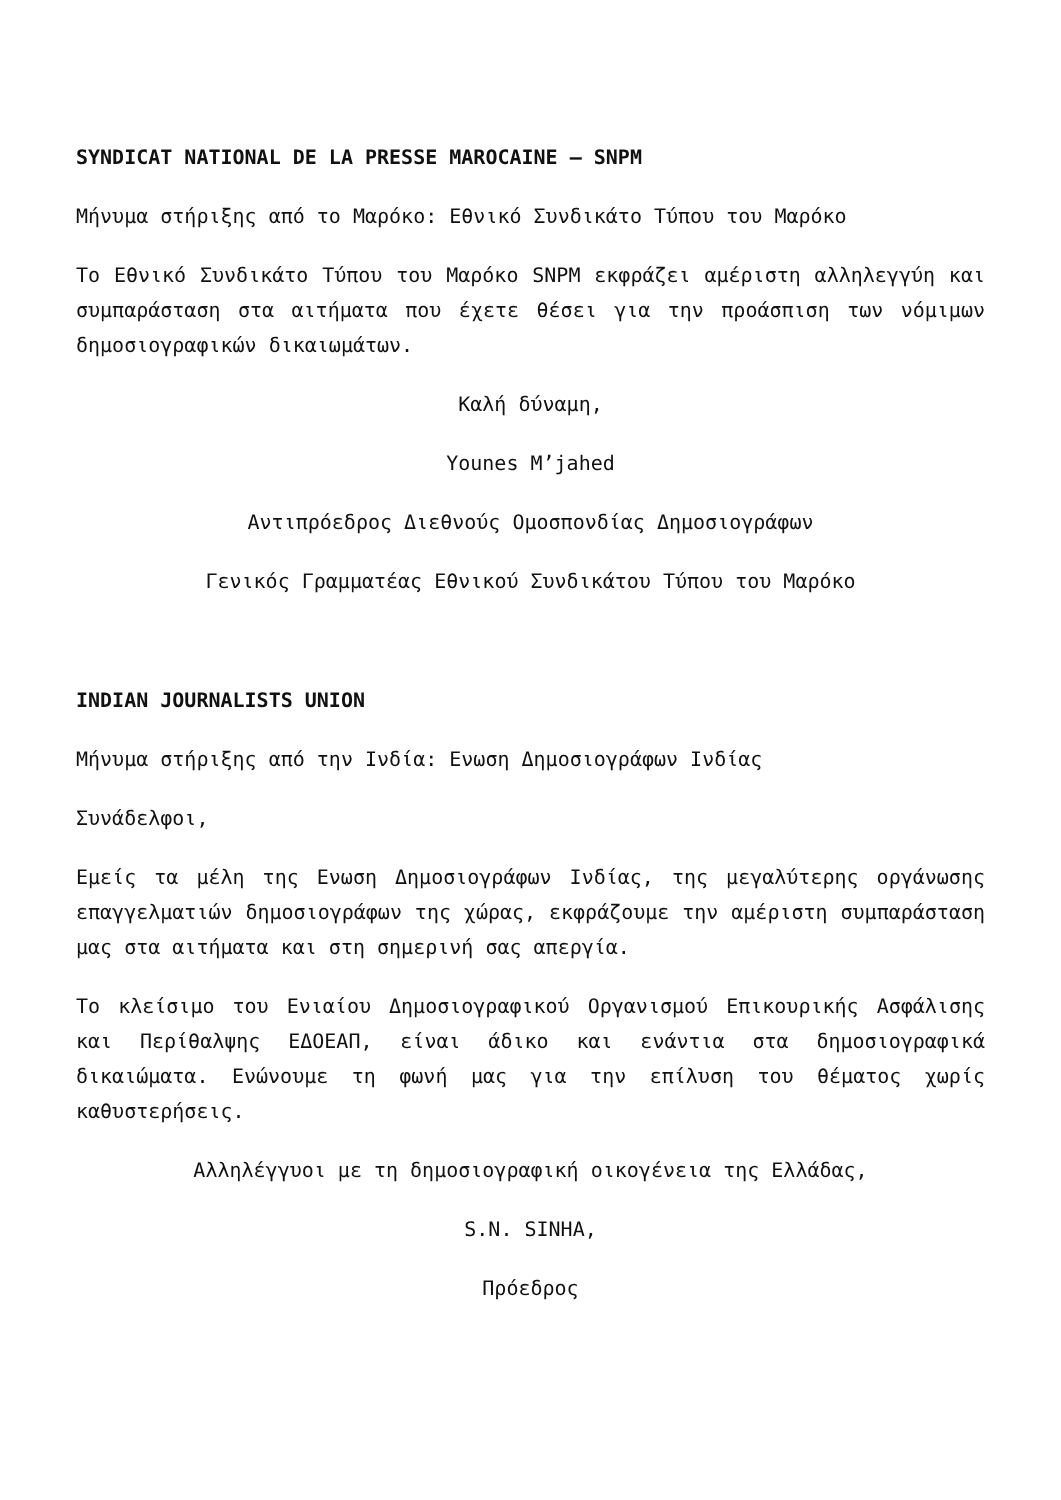SYNDICAT NATIONAL DE LA PRESSE MAROCAINE – SNPM
Μήνυμα στήριξης από το Μαρόκο: Εθνικό Συνδικάτο Τύπου του Μαρόκο
Το Εθνικό Συνδικάτο Τύπου του Μαρόκο SNPM εκφράζει αμέριστη αλληλεγγύη και συμπαράσταση στα αιτήματα που έχετε θέσει για την προάσπιση των νόμιμων δημοσιογραφικών δικαιωμάτων.
Καλή δύναμη,
Younes M’jahed
Αντιπρόεδρος Διεθνούς Ομοσπονδίας Δημοσιογράφων
Γενικός Γραμματέας Εθνικού Συνδικάτου Τύπου του Μαρόκο
INDIAN JOURNALISTS UNION
Μήνυμα στήριξης από την Ινδία: Ενωση Δημοσιογράφων Ινδίας
Συνάδελφοι,
Εμείς τα μέλη της Ενωση Δημοσιογράφων Ινδίας, της μεγαλύτερης οργάνωσης επαγγελματιών δημοσιογράφων της χώρας, εκφράζουμε την αμέριστη συμπαράσταση μας στα αιτήματα και στη σημερινή σας απεργία.
Το κλείσιμο του Ενιαίου Δημοσιογραφικού Οργανισμού Επικουρικής Ασφάλισης και Περίθαλψης ΕΔΟΕΑΠ, είναι άδικο και ενάντια στα δημοσιογραφικά δικαιώματα. Ενώνουμε τη φωνή μας για την επίλυση του θέματος χωρίς καθυστερήσεις.
Αλληλέγγυοι με τη δημοσιογραφική οικογένεια της Ελλάδας,
S.N. SINHA,
Πρόεδρος